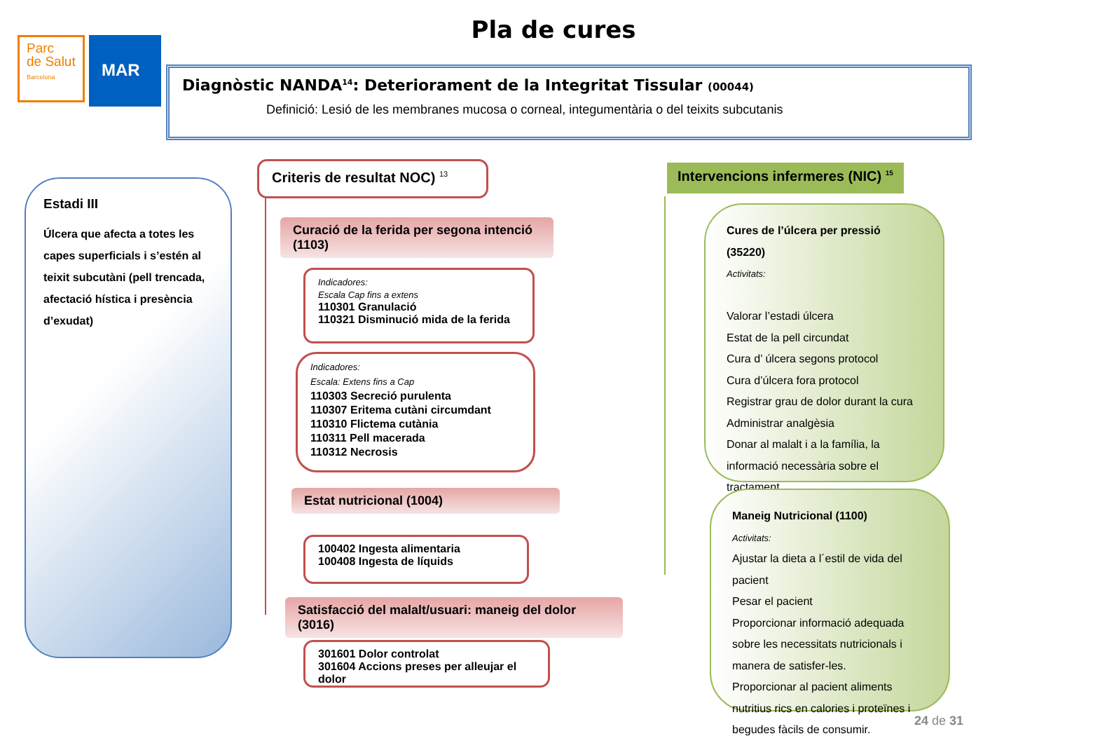Pla de cures
Parc
de Salut
Barcelona
MAR
Diagnòstic NANDA<sup>14</sup>: Deteriorament de la Integritat Tissular (00044)
Definició: Lesió de les membranes mucosa o corneal, integumentària o del teixits subcutanis
Estadi III
Úlcera que afecta a totes les capes superficials i s’estén al teixit subcutàni (pell trencada, afectació hística i presència d’exudat)
Criteris de resultat NOC) <sup>13</sup>
Curació de la ferida per segona intenció (1103)
Indicadores:
Escala Cap fins a extens
110301 Granulació
110321 Disminució mida de la ferida
Indicadores:
Escala: Extens fins a Cap
110303 Secreció purulenta
110307 Eritema cutàni circumdant
110310 Flictema cutània
110311 Pell macerada
110312 Necrosis
Estat nutricional (1004)
100402 Ingesta alimentaria
100408 Ingesta de líquids
Satisfacció del malalt/usuari: maneig del dolor (3016)
301601 Dolor controlat
301604 Accions preses per alleujar el dolor
Intervencions infermeres (NIC) <sup>15</sup>
Cures de l’úlcera per pressió (35220)
Activitats:
Valorar l’estadi úlcera
Estat de la pell circundat
Cura d’ úlcera segons protocol
Cura d’úlcera fora protocol
Registrar grau de dolor durant la cura
Administrar analgèsia
Donar al malalt i a la família, la informació necessària sobre el tractament
Maneig Nutricional (1100)
Activitats:
Ajustar la dieta a l´estil de vida del pacient
Pesar el pacient
Proporcionar informació adequada sobre les necessitats nutricionals i manera de satisfer-les.
Proporcionar al pacient aliments nutritius rics en calories i proteïnes i begudes fàcils de consumir.
24 de 31